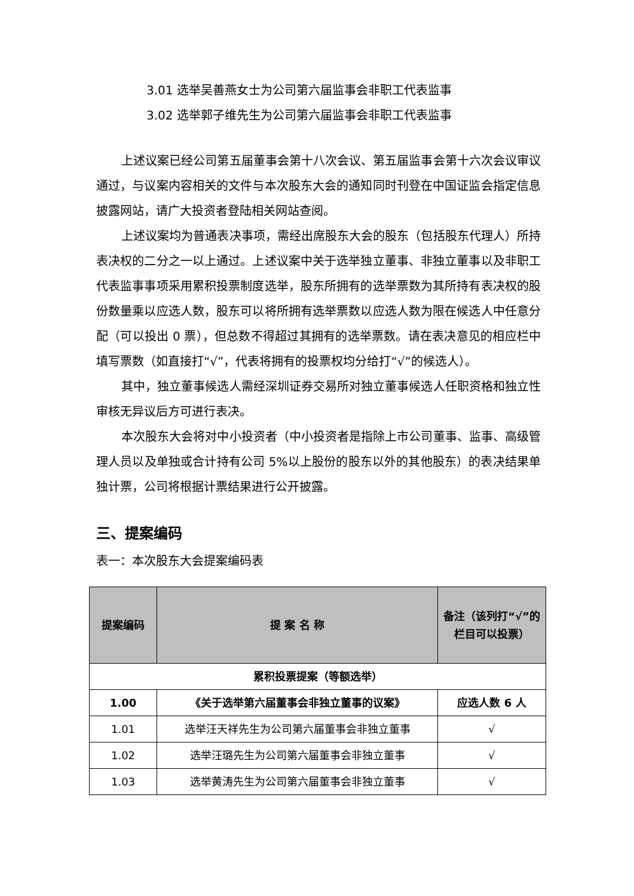3.01 选举吴善燕女士为公司第六届监事会非职工代表监事
3.02 选举郭子维先生为公司第六届监事会非职工代表监事
上述议案已经公司第五届董事会第十八次会议、第五届监事会第十六次会议审议通过，与议案内容相关的文件与本次股东大会的通知同时刊登在中国证监会指定信息披露网站，请广大投资者登陆相关网站查阅。
上述议案均为普通表决事项，需经出席股东大会的股东（包括股东代理人）所持表决权的二分之一以上通过。上述议案中关于选举独立董事、非独立董事以及非职工代表监事事项采用累积投票制度选举，股东所拥有的选举票数为其所持有表决权的股份数量乘以应选人数，股东可以将所拥有选举票数以应选人数为限在候选人中任意分配（可以投出 0 票），但总数不得超过其拥有的选举票数。请在表决意见的相应栏中填写票数（如直接打“√”，代表将拥有的投票权均分给打“√”的候选人）。
其中，独立董事候选人需经深圳证券交易所对独立董事候选人任职资格和独立性审核无异议后方可进行表决。
本次股东大会将对中小投资者（中小投资者是指除上市公司董事、监事、高级管理人员以及单独或合计持有公司 5%以上股份的股东以外的其他股东）的表决结果单独计票，公司将根据计票结果进行公开披露。
三、提案编码
表一：本次股东大会提案编码表
| 提案编码 | 提 案 名 称 | 备注（该列打“√”的栏目可以投票） |
| --- | --- | --- |
| 累积投票提案（等额选举） | | |
| 1.00 | 《关于选举第六届董事会非独立董事的议案》 | 应选人数 6 人 |
| 1.01 | 选举汪天祥先生为公司第六届董事会非独立董事 | √ |
| 1.02 | 选举汪璐先生为公司第六届董事会非独立董事 | √ |
| 1.03 | 选举黄涛先生为公司第六届董事会非独立董事 | √ |